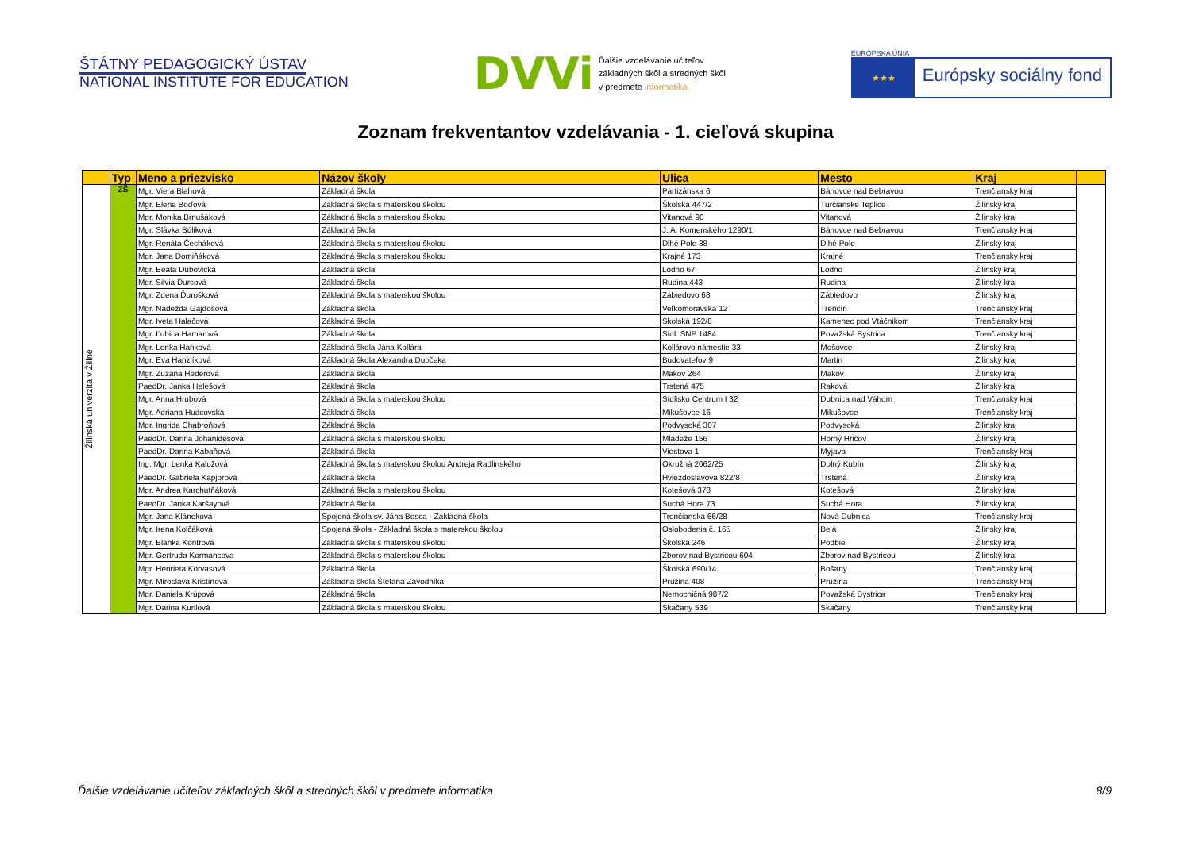ŠTÁTNY PEDAGOGICKÝ ÚSTAV
NATIONAL INSTITUTE FOR EDUCATION
DVVi
Ďalšie vzdelávanie učiteľov
základných škôl a stredných škôl
v predmete informatika
EURÓPSKA ÚNIA
★★★
Európsky sociálny fond
Zoznam frekventantov vzdelávania - 1. cieľová skupina
| | Typ | Meno a priezvisko | Názov školy | Ulica | Mesto | Kraj | |
| --- | --- | --- | --- | --- | --- | --- | --- |
| Žilinská univerzita v Žiline | ZŠ | Mgr. Viera Blahová | Základná škola | Partizánska 6 | Bánovce nad Bebravou | Trenčiansky kraj | |
| | | Mgr. Elena Boďová | Základná škola s materskou školou | Školská 447/2 | Turčianske Teplice | Žilinský kraj | |
| | | Mgr. Monika Brnušáková | Základná škola s materskou školou | Vitanová 90 | Vitanová | Žilinský kraj | |
| | | Mgr. Slávka Búliková | Základná škola | J. A. Komenského 1290/1 | Bánovce nad Bebravou | Trenčiansky kraj | |
| | | Mgr. Renáta Čecháková | Základná škola s materskou školou | Dlhé Pole 38 | Dlhé Pole | Žilinský kraj | |
| | | Mgr. Jana Domiňáková | Základná škola s materskou školou | Krajné 173 | Krajné | Trenčiansky kraj | |
| | | Mgr. Beáta Dubovická | Základná škola | Lodno 67 | Lodno | Žilinský kraj | |
| | | Mgr. Silvia Ďurcová | Základná škola | Rudina 443 | Rudina | Žilinský kraj | |
| | | Mgr. Zdena Ďurošková | Základná škola s materskou školou | Zábiedovo 68 | Zábiedovo | Žilinský kraj | |
| | | Mgr. Nadežda Gajdošová | Základná škola | Veľkomoravská 12 | Trenčín | Trenčiansky kraj | |
| | | Mgr. Iveta Halačová | Základná škola | Školská 192/8 | Kamenec pod Vtáčnikom | Trenčiansky kraj | |
| | | Mgr. Ľubica Hamarová | Základná škola | Sídl. SNP 1484 | Považská Bystrica | Trenčiansky kraj | |
| | | Mgr. Lenka Hanková | Základná škola Jána Kollára | Kollárovo námestie 33 | Mošovce | Žilinský kraj | |
| | | Mgr. Eva Hanzlíková | Základná škola Alexandra Dubčeka | Budovateľov 9 | Martin | Žilinský kraj | |
| | | Mgr. Zuzana Hederová | Základná škola | Makov 264 | Makov | Žilinský kraj | |
| | | PaedDr. Janka Helešová | Základná škola | Trstená 475 | Raková | Žilinský kraj | |
| | | Mgr. Anna Hrubová | Základná škola s materskou školou | Sídlisko Centrum I 32 | Dubnica nad Váhom | Trenčiansky kraj | |
| | | Mgr. Adriana Hudcovská | Základná škola | Mikušovce 16 | Mikušovce | Trenčiansky kraj | |
| | | Mgr. Ingrida Chabroňová | Základná škola | Podvysoká 307 | Podvysoká | Žilinský kraj | |
| | | PaedDr. Darina Johanidesová | Základná škola s materskou školou | Mládeže 156 | Horný Hričov | Žilinský kraj | |
| | | PaedDr. Darina Kabaňová | Základná škola | Viestova 1 | Myjava | Trenčiansky kraj | |
| | | Ing. Mgr. Lenka Kalužová | Základná škola s materskou školou Andreja Radlinského | Okružná 2062/25 | Dolný Kubín | Žilinský kraj | |
| | | PaedDr. Gabriela Kapjorová | Základná škola | Hviezdoslavova 822/8 | Trstená | Žilinský kraj | |
| | | Mgr. Andrea Karchutňáková | Základná škola s materskou školou | Kotešová 378 | Kotešová | Žilinský kraj | |
| | | PaedDr. Janka Karšayová | Základná škola | Suchá Hora 73 | Suchá Hora | Žilinský kraj | |
| | | Mgr. Jana Kláneková | Spojená škola sv. Jána Bosca - Základná škola | Trenčianska 66/28 | Nová Dubnica | Trenčiansky kraj | |
| | | Mgr. Irena Kolčáková | Spojená škola - Základná škola s materskou školou | Oslobodenia č. 165 | Belá | Žilinský kraj | |
| | | Mgr. Blanka Kontrová | Základná škola s materskou školou | Školská 246 | Podbiel | Žilinský kraj | |
| | | Mgr. Gertruda Kormancova | Základná škola s materskou školou | Zborov nad Bystricou 604 | Zborov nad Bystricou | Žilinský kraj | |
| | | Mgr. Henrieta Korvasová | Základná škola | Školská 690/14 | Bošany | Trenčiansky kraj | |
| | | Mgr. Miroslava Kristínová | Základná škola Štefana Závodníka | Pružina 408 | Pružina | Trenčiansky kraj | |
| | | Mgr. Daniela Krúpová | Základná škola | Nemocničná 987/2 | Považská Bystrica | Trenčiansky kraj | |
| | | Mgr. Darina Kurilová | Základná škola s materskou školou | Skačany 539 | Skačany | Trenčiansky kraj | |
Ďalšie vzdelávanie učiteľov základných škôl a stredných škôl v predmete informatika 8/9